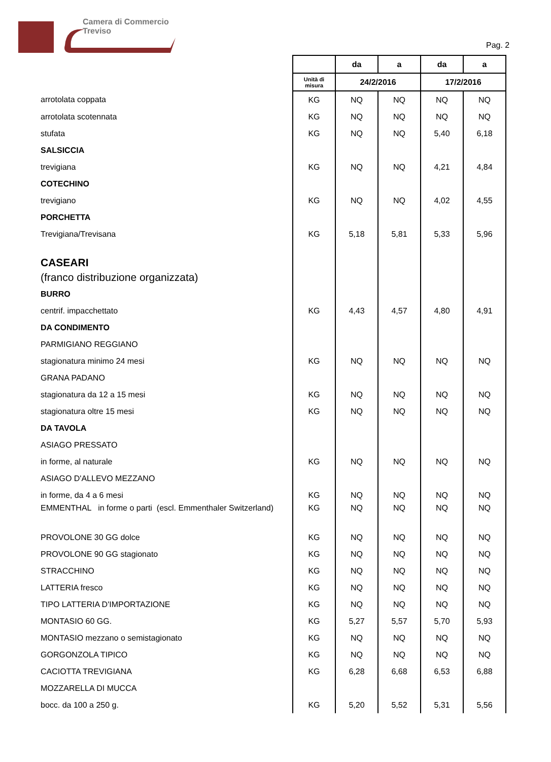Camera di Commercio
Treviso
Pag. 2
| | | da | a | da | a |
| | Unità di misura | 24/2/2016 | | 17/2/2016 | |
| arrotolata coppata | KG | NQ | NQ | NQ | NQ |
| arrotolata scotennata | KG | NQ | NQ | NQ | NQ |
| stufata | KG | NQ | NQ | 5,40 | 6,18 |
| SALSICCIA | | | | | |
| trevigiana | KG | NQ | NQ | 4,21 | 4,84 |
| COTECHINO | | | | | |
| trevigiano | KG | NQ | NQ | 4,02 | 4,55 |
| PORCHETTA | | | | | |
| Trevigiana/Trevisana | KG | 5,18 | 5,81 | 5,33 | 5,96 |
| CASEARI | | | | | |
| (franco distribuzione organizzata) | | | | | |
| BURRO | | | | | |
| centrif. impacchettato | KG | 4,43 | 4,57 | 4,80 | 4,91 |
| DA CONDIMENTO | | | | | |
| PARMIGIANO REGGIANO | | | | | |
| stagionatura minimo 24 mesi | KG | NQ | NQ | NQ | NQ |
| GRANA PADANO | | | | | |
| stagionatura da 12 a 15 mesi | KG | NQ | NQ | NQ | NQ |
| stagionatura oltre 15 mesi | KG | NQ | NQ | NQ | NQ |
| DA TAVOLA | | | | | |
| ASIAGO PRESSATO | | | | | |
| in forme, al naturale | KG | NQ | NQ | NQ | NQ |
| ASIAGO D'ALLEVO MEZZANO | | | | | |
| in forme, da 4 a 6 mesi | KG | NQ | NQ | NQ | NQ |
| EMMENTHAL in forme o parti (escl. Emmenthaler Switzerland) | KG | NQ | NQ | NQ | NQ |
| PROVOLONE 30 GG dolce | KG | NQ | NQ | NQ | NQ |
| PROVOLONE 90 GG stagionato | KG | NQ | NQ | NQ | NQ |
| STRACCHINO | KG | NQ | NQ | NQ | NQ |
| LATTERIA fresco | KG | NQ | NQ | NQ | NQ |
| TIPO LATTERIA D'IMPORTAZIONE | KG | NQ | NQ | NQ | NQ |
| MONTASIO 60 GG. | KG | 5,27 | 5,57 | 5,70 | 5,93 |
| MONTASIO mezzano o semistagionato | KG | NQ | NQ | NQ | NQ |
| GORGONZOLA TIPICO | KG | NQ | NQ | NQ | NQ |
| CACIOTTA TREVIGIANA | KG | 6,28 | 6,68 | 6,53 | 6,88 |
| MOZZARELLA DI MUCCA | | | | | |
| bocc. da 100 a 250 g. | KG | 5,20 | 5,52 | 5,31 | 5,56 |